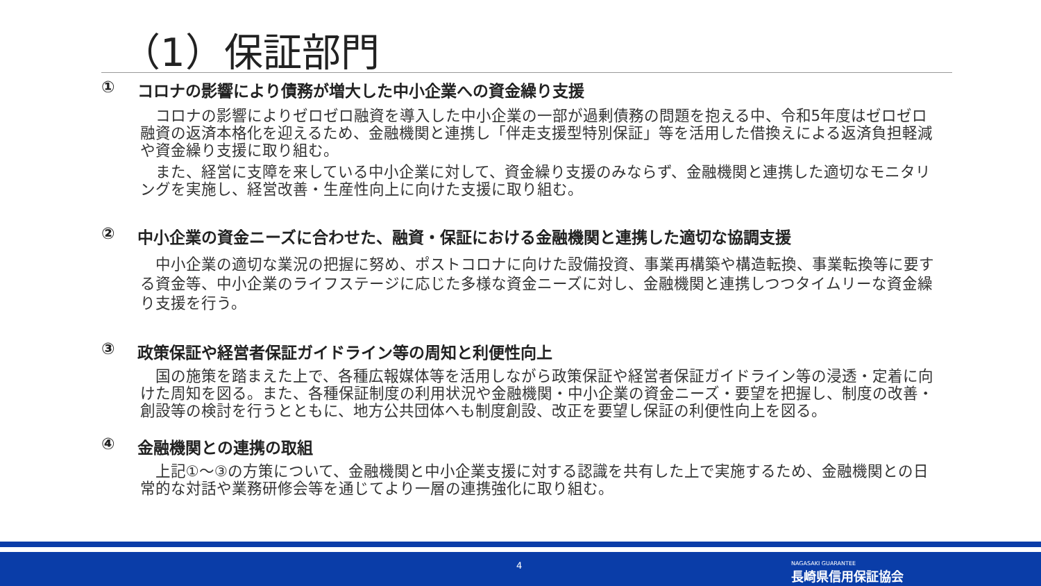（1）保証部門
① コロナの影響により債務が増大した中小企業への資金繰り支援
コロナの影響によりゼロゼロ融資を導入した中小企業の一部が過剰債務の問題を抱える中、令和5年度はゼロゼロ融資の返済本格化を迎えるため、金融機関と連携し「伴走支援型特別保証」等を活用した借換えによる返済負担軽減や資金繰り支援に取り組む。
また、経営に支障を来している中小企業に対して、資金繰り支援のみならず、金融機関と連携した適切なモニタリングを実施し、経営改善・生産性向上に向けた支援に取り組む。
② 中小企業の資金ニーズに合わせた、融資・保証における金融機関と連携した適切な協調支援
中小企業の適切な業況の把握に努め、ポストコロナに向けた設備投資、事業再構築や構造転換、事業転換等に要する資金等、中小企業のライフステージに応じた多様な資金ニーズに対し、金融機関と連携しつつタイムリーな資金繰り支援を行う。
③ 政策保証や経営者保証ガイドライン等の周知と利便性向上
国の施策を踏まえた上で、各種広報媒体等を活用しながら政策保証や経営者保証ガイドライン等の浸透・定着に向けた周知を図る。また、各種保証制度の利用状況や金融機関・中小企業の資金ニーズ・要望を把握し、制度の改善・創設等の検討を行うとともに、地方公共団体へも制度創設、改正を要望し保証の利便性向上を図る。
④ 金融機関との連携の取組
上記①～③の方策について、金融機関と中小企業支援に対する認識を共有した上で実施するため、金融機関との日常的な対話や業務研修会等を通じてより一層の連携強化に取り組む。
4
NAGASAKI GUARANTEE
長崎県信用保証協会